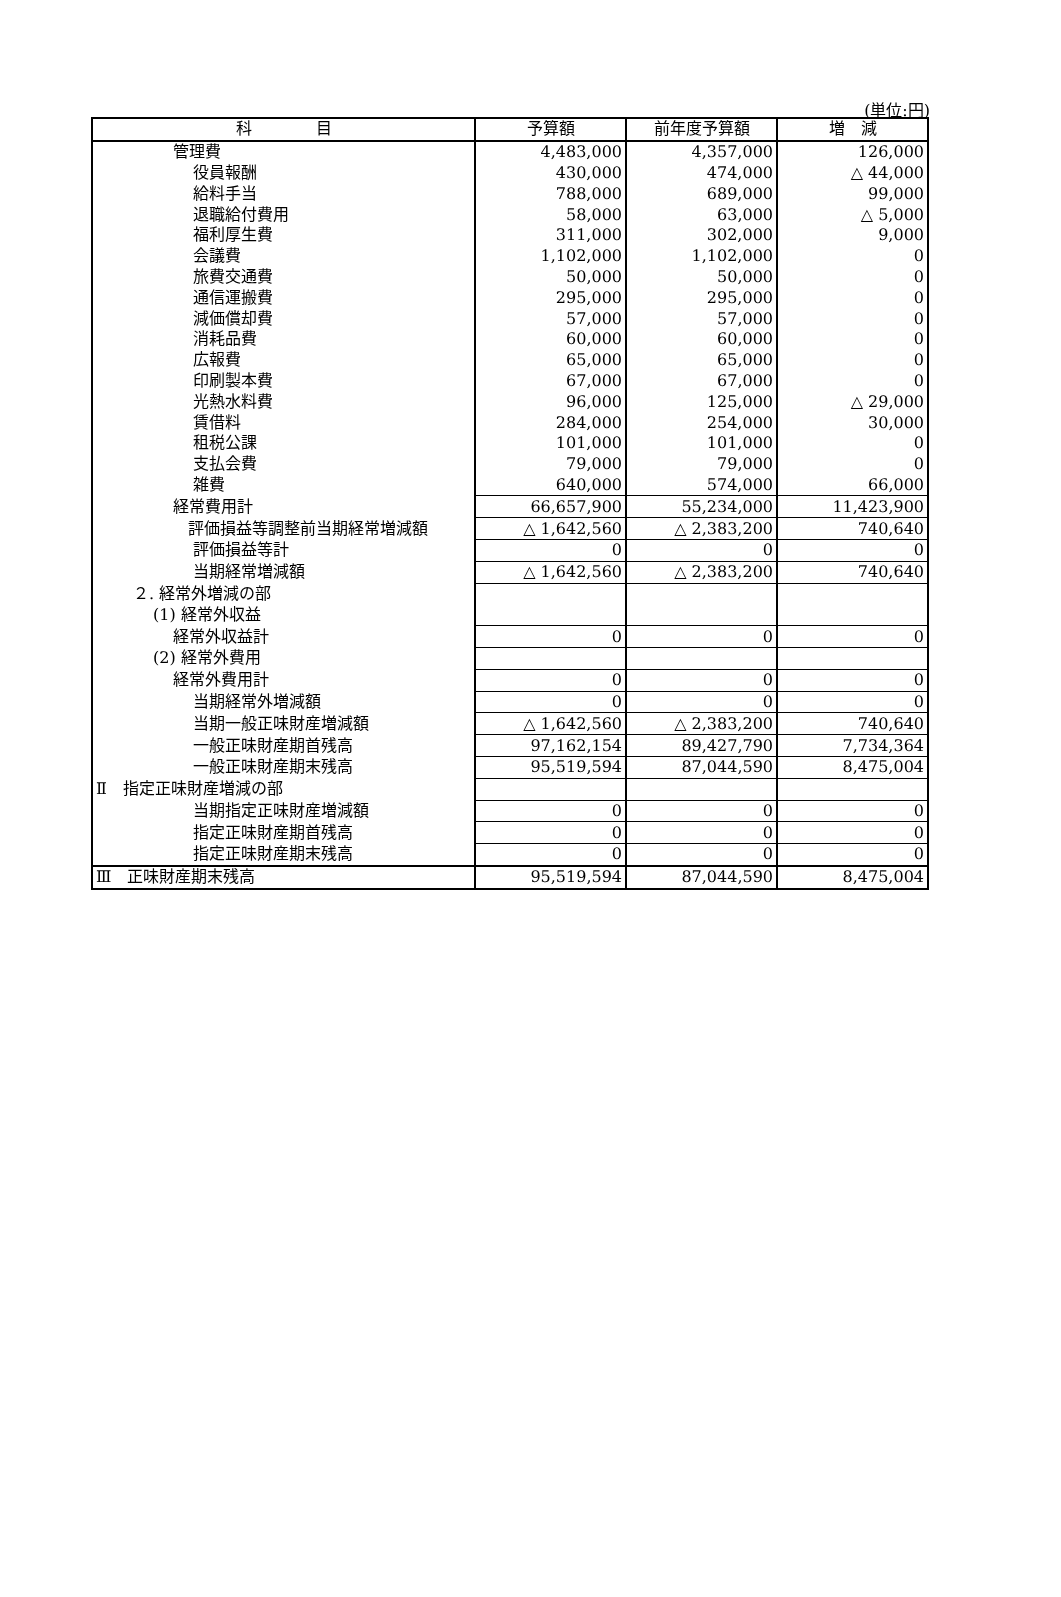(単位:円)
| 科 目 | 予算額 | 前年度予算額 | 増 減 |
| --- | --- | --- | --- |
| 管理費 | 4,483,000 | 4,357,000 | 126,000 |
| 役員報酬 | 430,000 | 474,000 | △ 44,000 |
| 給料手当 | 788,000 | 689,000 | 99,000 |
| 退職給付費用 | 58,000 | 63,000 | △ 5,000 |
| 福利厚生費 | 311,000 | 302,000 | 9,000 |
| 会議費 | 1,102,000 | 1,102,000 | 0 |
| 旅費交通費 | 50,000 | 50,000 | 0 |
| 通信運搬費 | 295,000 | 295,000 | 0 |
| 減価償却費 | 57,000 | 57,000 | 0 |
| 消耗品費 | 60,000 | 60,000 | 0 |
| 広報費 | 65,000 | 65,000 | 0 |
| 印刷製本費 | 67,000 | 67,000 | 0 |
| 光熱水料費 | 96,000 | 125,000 | △ 29,000 |
| 賃借料 | 284,000 | 254,000 | 30,000 |
| 租税公課 | 101,000 | 101,000 | 0 |
| 支払会費 | 79,000 | 79,000 | 0 |
| 雑費 | 640,000 | 574,000 | 66,000 |
| 経常費用計 | 66,657,900 | 55,234,000 | 11,423,900 |
| 評価損益等調整前当期経常増減額 | △ 1,642,560 | △ 2,383,200 | 740,640 |
| 評価損益等計 | 0 | 0 | 0 |
| 当期経常増減額 | △ 1,642,560 | △ 2,383,200 | 740,640 |
| ２. 経常外増減の部 | | | |
| (1) 経常外収益 | | | |
| 経常外収益計 | 0 | 0 | 0 |
| (2) 経常外費用 | | | |
| 経常外費用計 | 0 | 0 | 0 |
| 当期経常外増減額 | 0 | 0 | 0 |
| 当期一般正味財産増減額 | △ 1,642,560 | △ 2,383,200 | 740,640 |
| 一般正味財産期首残高 | 97,162,154 | 89,427,790 | 7,734,364 |
| 一般正味財産期末残高 | 95,519,594 | 87,044,590 | 8,475,004 |
| Ⅱ 指定正味財産増減の部 | | | |
| 当期指定正味財産増減額 | 0 | 0 | 0 |
| 指定正味財産期首残高 | 0 | 0 | 0 |
| 指定正味財産期末残高 | 0 | 0 | 0 |
| Ⅲ 正味財産期末残高 | 95,519,594 | 87,044,590 | 8,475,004 |